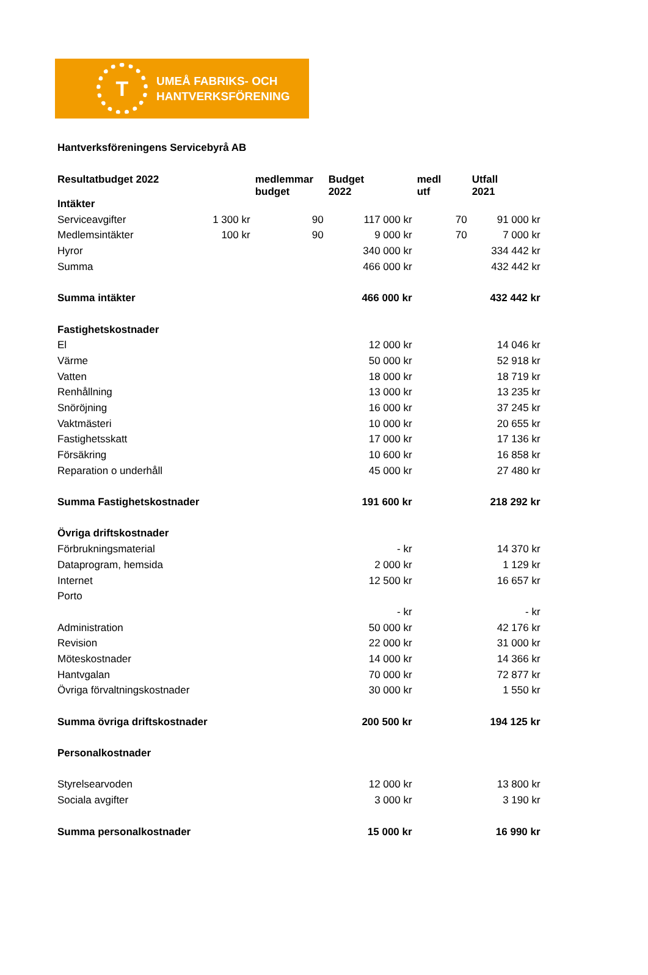T
UMEÅ FABRIKS- OCH
HANTVERKSFÖRENING
Hantverksföreningens Servicebyrå AB
| Resultatbudget 2022 | | medlemmar budget | Budget 2022 | medl utf | Utfall 2021 |
| --- | --- | --- | --- | --- | --- |
| Intäkter | | | | | |
| Serviceavgifter | 1 300 kr | 90 | 117 000 kr | 70 | 91 000 kr |
| Medlemsintäkter | 100 kr | 90 | 9 000 kr | 70 | 7 000 kr |
| Hyror | | | 340 000 kr | | 334 442 kr |
| Summa | | | 466 000 kr | | 432 442 kr |
| Summa intäkter | | | 466 000 kr | | 432 442 kr |
| Fastighetskostnader | | | | | |
| El | | | 12 000 kr | | 14 046 kr |
| Värme | | | 50 000 kr | | 52 918 kr |
| Vatten | | | 18 000 kr | | 18 719 kr |
| Renhållning | | | 13 000 kr | | 13 235 kr |
| Snöröjning | | | 16 000 kr | | 37 245 kr |
| Vaktmästeri | | | 10 000 kr | | 20 655 kr |
| Fastighetsskatt | | | 17 000 kr | | 17 136 kr |
| Försäkring | | | 10 600 kr | | 16 858 kr |
| Reparation o underhåll | | | 45 000 kr | | 27 480 kr |
| Summa Fastighetskostnader | | | 191 600 kr | | 218 292 kr |
| Övriga driftskostnader | | | | | |
| Förbrukningsmaterial | | | - kr | | 14 370 kr |
| Dataprogram, hemsida | | | 2 000 kr | | 1 129 kr |
| Internet | | | 12 500 kr | | 16 657 kr |
| Porto | | | | | |
| | | | - kr | | - kr |
| Administration | | | 50 000 kr | | 42 176 kr |
| Revision | | | 22 000 kr | | 31 000 kr |
| Möteskostnader | | | 14 000 kr | | 14 366 kr |
| Hantvgalan | | | 70 000 kr | | 72 877 kr |
| Övriga förvaltningskostnader | | | 30 000 kr | | 1 550 kr |
| Summa övriga driftskostnader | | | 200 500 kr | | 194 125 kr |
| Personalkostnader | | | | | |
| Styrelsearvoden | | | 12 000 kr | | 13 800 kr |
| Sociala avgifter | | | 3 000 kr | | 3 190 kr |
| Summa personalkostnader | | | 15 000 kr | | 16 990 kr |